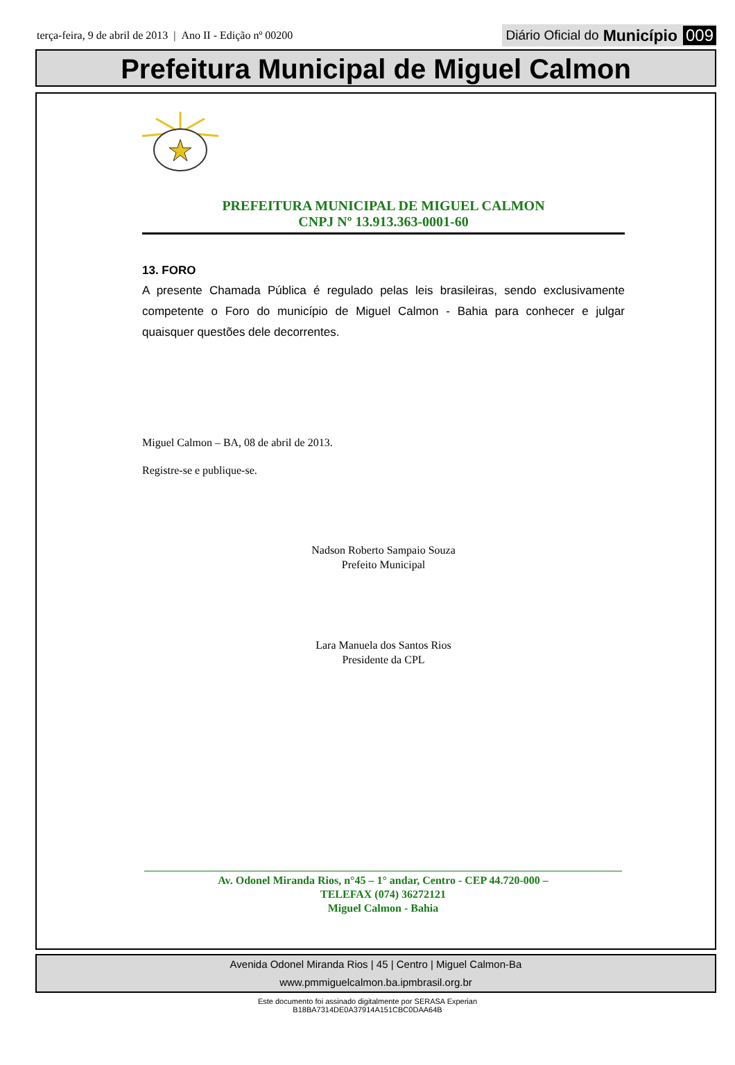terça-feira, 9 de abril de 2013 | Ano II - Edição nº 00200
Diário Oficial do Município 009
Prefeitura Municipal de Miguel Calmon
PREFEITURA MUNICIPAL DE MIGUEL CALMON
CNPJ Nº 13.913.363-0001-60
13. FORO
A presente Chamada Pública é regulado pelas leis brasileiras, sendo exclusivamente competente o Foro do município de Miguel Calmon - Bahia para conhecer e julgar quaisquer questões dele decorrentes.
Miguel Calmon – BA, 08 de abril de 2013.
Registre-se e publique-se.
Nadson Roberto Sampaio Souza
Prefeito Municipal
Lara Manuela dos Santos Rios
Presidente da CPL
Av. Odonel Miranda Rios, n°45 – 1° andar, Centro - CEP 44.720-000 –
TELEFAX (074) 36272121
Miguel Calmon - Bahia
Avenida Odonel Miranda Rios | 45 | Centro | Miguel Calmon-Ba
www.pmmiguelcalmon.ba.ipmbrasil.org.br
Este documento foi assinado digitalmente por SERASA Experian
B18BA7314DE0A37914A151CBC0DAA64B